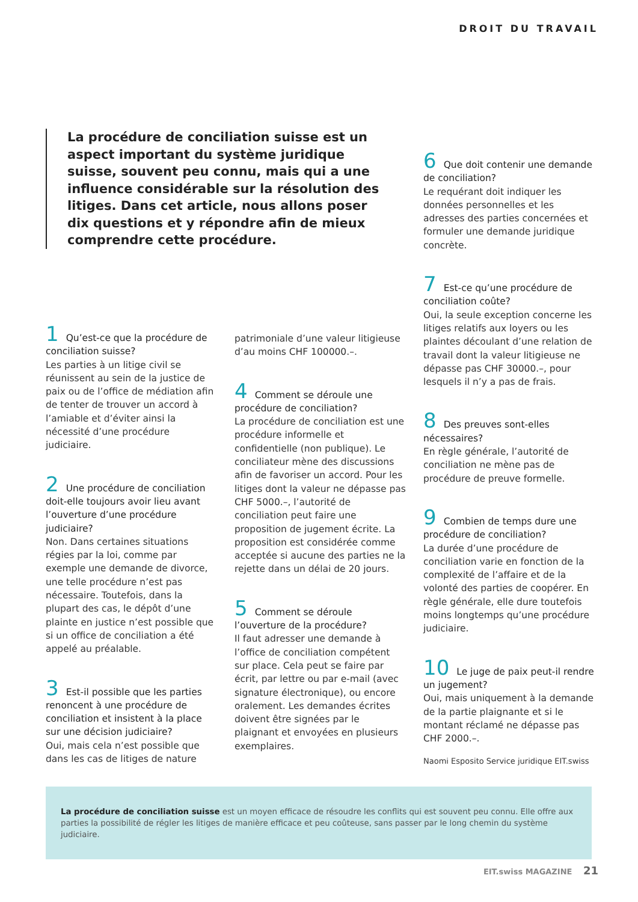DROIT DU TRAVAIL
La procédure de conciliation suisse est un aspect important du système juridique suisse, souvent peu connu, mais qui a une influence considérable sur la résolution des litiges. Dans cet article, nous allons poser dix questions et y répondre afin de mieux comprendre cette procédure.
1 Qu’est-ce que la procédure de conciliation suisse?
Les parties à un litige civil se réunissent au sein de la justice de paix ou de l’office de médiation afin de tenter de trouver un accord à l’amiable et d’éviter ainsi la nécessité d’une procédure judiciaire.
2 Une procédure de conciliation doit-elle toujours avoir lieu avant l’ouverture d’une procédure judiciaire?
Non. Dans certaines situations régies par la loi, comme par exemple une demande de divorce, une telle procédure n’est pas nécessaire. Toutefois, dans la plupart des cas, le dépôt d’une plainte en justice n’est possible que si un office de conciliation a été appelé au préalable.
3 Est-il possible que les parties renoncent à une procédure de conciliation et insistent à la place sur une décision judiciaire?
Oui, mais cela n’est possible que dans les cas de litiges de nature
patrimoniale d’une valeur litigieuse d’au moins CHF 100000.–.
4 Comment se déroule une procédure de conciliation?
La procédure de conciliation est une procédure informelle et confidentielle (non publique). Le conciliateur mène des discussions afin de favoriser un accord. Pour les litiges dont la valeur ne dépasse pas CHF 5000.–, l’autorité de conciliation peut faire une proposition de jugement écrite. La proposition est considérée comme acceptée si aucune des parties ne la rejette dans un délai de 20 jours.
5 Comment se déroule l’ouverture de la procédure?
Il faut adresser une demande à l’office de conciliation compétent sur place. Cela peut se faire par écrit, par lettre ou par e-mail (avec signature électronique), ou encore oralement. Les demandes écrites doivent être signées par le plaignant et envoyées en plusieurs exemplaires.
6 Que doit contenir une demande de conciliation?
Le requérant doit indiquer les données personnelles et les adresses des parties concernées et formuler une demande juridique concrète.
7 Est-ce qu’une procédure de conciliation coûte?
Oui, la seule exception concerne les litiges relatifs aux loyers ou les plaintes découlant d’une relation de travail dont la valeur litigieuse ne dépasse pas CHF 30000.–, pour lesquels il n’y a pas de frais.
8 Des preuves sont-elles nécessaires?
En règle générale, l’autorité de conciliation ne mène pas de procédure de preuve formelle.
9 Combien de temps dure une procédure de conciliation?
La durée d’une procédure de conciliation varie en fonction de la complexité de l’affaire et de la volonté des parties de coopérer. En règle générale, elle dure toutefois moins longtemps qu’une procédure judiciaire.
10 Le juge de paix peut-il rendre un jugement?
Oui, mais uniquement à la demande de la partie plaignante et si le montant réclamé ne dépasse pas CHF 2000.–.
Naomi Esposito Service juridique EIT.swiss
La procédure de conciliation suisse est un moyen efficace de résoudre les conflits qui est souvent peu connu. Elle offre aux parties la possibilité de régler les litiges de manière efficace et peu coûteuse, sans passer par le long chemin du système judiciaire.
EIT.swiss MAGAZINE 21